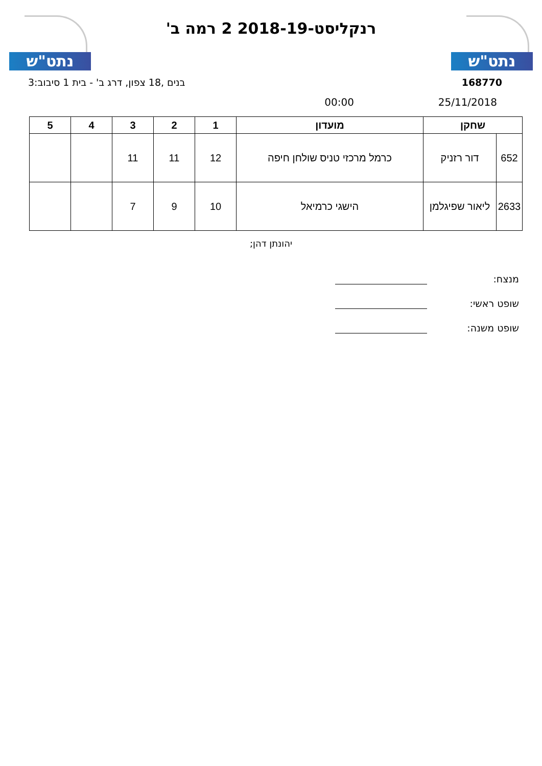נתט"ש
רנקליסט-2018-19 2 רמה ב'
נתט"ש
168770 בנים ,18 צפון, דרג ב' - בית 1 סיבוב:3
25/11/2018 00:00
| שחקן | | מועדון | 1 | 2 | 3 | 4 | 5 |
| --- | --- | --- | --- | --- | --- | --- | --- |
| 652 | דור רזניק | כרמל מרכזי טניס שולחן חיפה | 12 | 11 | 11 | | |
| 2633 | ליאור שפיגלמן | הישגי כרמיאל | 10 | 9 | 7 | | |
יהונתן דהן;
מנצח:
שופט ראשי:
שופט משנה: